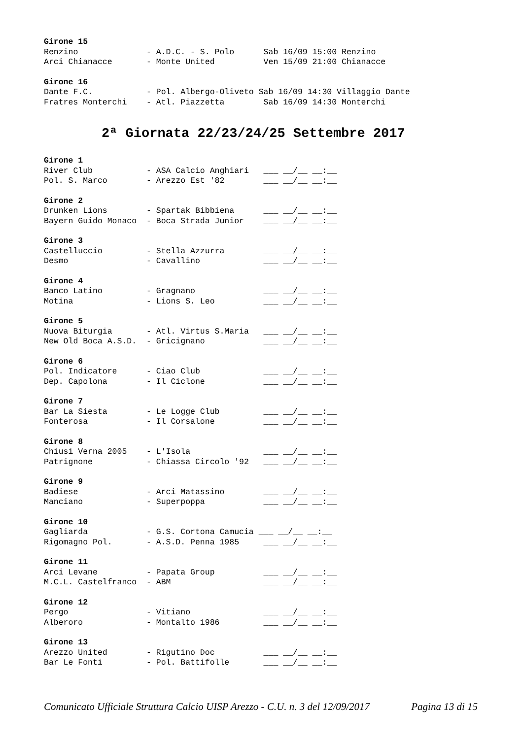Girone 15
Renzino              - A.D.C. - S. Polo      Sab 16/09 15:00 Renzino
Arci Chianacce       - Monte United          Ven 15/09 21:00 Chianacce
Girone 16
Dante F.C.           - Pol. Albergo-Oliveto Sab 16/09 14:30 Villaggio Dante
Fratres Monterchi    - Atl. Piazzetta        Sab 16/09 14:30 Monterchi
2ª Giornata 22/23/24/25 Settembre 2017
Girone 1
River Club           - ASA Calcio Anghiari   ___ __/__ __:__
Pol. S. Marco        - Arezzo Est '82        ___ __/__ __:__
Girone 2
Drunken Lions        - Spartak Bibbiena      ___ __/__ __:__
Bayern Guido Monaco  - Boca Strada Junior    ___ __/__ __:__
Girone 3
Castelluccio         - Stella Azzurra        ___ __/__ __:__
Desmo                - Cavallino             ___ __/__ __:__
Girone 4
Banco Latino         - Gragnano              ___ __/__ __:__
Motina               - Lions S. Leo          ___ __/__ __:__
Girone 5
Nuova Biturgia       - Atl. Virtus S.Maria   ___ __/__ __:__
New Old Boca A.S.D.  - Gricignano            ___ __/__ __:__
Girone 6
Pol. Indicatore      - Ciao Club             ___ __/__ __:__
Dep. Capolona        - Il Ciclone            ___ __/__ __:__
Girone 7
Bar La Siesta        - Le Logge Club         ___ __/__ __:__
Fonterosa            - Il Corsalone          ___ __/__ __:__
Girone 8
Chiusi Verna 2005    - L'Isola               ___ __/__ __:__
Patrignone           - Chiassa Circolo '92   ___ __/__ __:__
Girone 9
Badiese              - Arci Matassino        ___ __/__ __:__
Manciano             - Superpoppa            ___ __/__ __:__
Girone 10
Gagliarda            - G.S. Cortona Camucia ___ __/__ __:__
Rigomagno Pol.       - A.S.D. Penna 1985     ___ __/__ __:__
Girone 11
Arci Levane          - Papata Group          ___ __/__ __:__
M.C.L. Castelfranco  - ABM                   ___ __/__ __:__
Girone 12
Pergo                - Vitiano               ___ __/__ __:__
Alberoro             - Montalto 1986         ___ __/__ __:__
Girone 13
Arezzo United        - Rigutino Doc          ___ __/__ __:__
Bar Le Fonti         - Pol. Battifolle       ___ __/__ __:__
Comunicato Ufficiale Struttura Calcio UISP Arezzo - C.U. n. 3 del 12/09/2017 Pagina 13 di 15